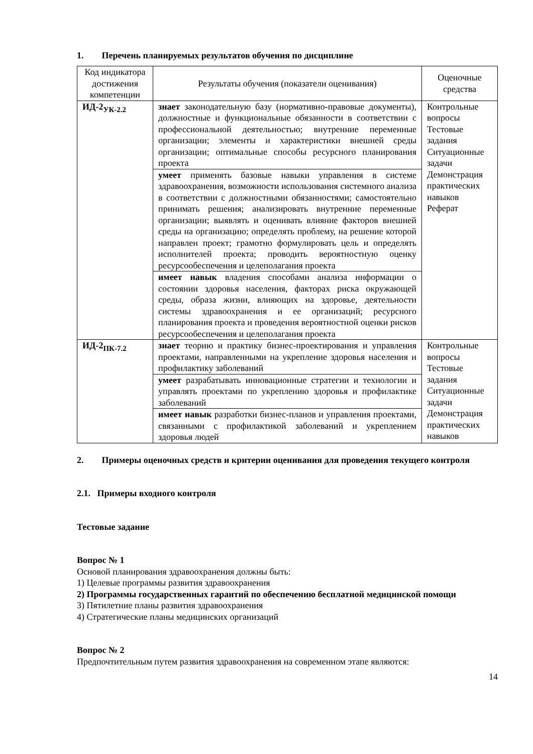1. Перечень планируемых результатов обучения по дисциплине
| Код индикатора достижения компетенции | Результаты обучения (показатели оценивания) | Оценочные средства |
| --- | --- | --- |
| ИД-2<sub>УК-2.2</sub> | знает законодательную базу (нормативно-правовые документы), должностные и функциональные обязанности в соответствии с профессиональной деятельностью; внутренние переменные организации; элементы и характеристики внешней среды организации; оптимальные способы ресурсного планирования проекта | Контрольные вопросы Тестовые задания Ситуационные задачи Демонстрация практических навыков Реферат |
| | умеет применять базовые навыки управления в системе здравоохранения, возможности использования системного анализа в соответствии с должностными обязанностями; самостоятельно принимать решения; анализировать внутренние переменные организации; выявлять и оценивать влияние факторов внешней среды на организацию; определять проблему, на решение которой направлен проект; грамотно формулировать цель и определять исполнителей проекта; проводить вероятностную оценку ресурсообеспечения и целеполагания проекта | |
| | имеет навык владения способами анализа информации о состоянии здоровья населения, факторах риска окружающей среды, образа жизни, влияющих на здоровье, деятельности системы здравоохранения и ее организаций; ресурсного планирования проекта и проведения вероятностной оценки рисков ресурсообеспечения и целеполагания проекта | |
| ИД-2<sub>ПК-7.2</sub> | знает теорию и практику бизнес-проектирования и управления проектами, направленными на укрепление здоровья населения и профилактику заболеваний | Контрольные вопросы Тестовые задания Ситуационные задачи Демонстрация практических навыков |
| | умеет разрабатывать инновационные стратегии и технологии и управлять проектами по укреплению здоровья и профилактике заболеваний | |
| | имеет навык разработки бизнес-планов и управления проектами, связанными с профилактикой заболеваний и укреплением здоровья людей | |
2. Примеры оценочных средств и критерии оценивания для проведения текущего контроля
2.1. Примеры входного контроля
Тестовые задание
Вопрос № 1
Основой планирования здравоохранения должны быть:
1) Целевые программы развития здравоохранения
2) Программы государственных гарантий по обеспечению бесплатной медицинской помощи
3) Пятилетние планы развития здравоохранения
4) Стратегические планы медицинских организаций
Вопрос № 2
Предпочтительным путем развития здравоохранения на современном этапе являются:
14